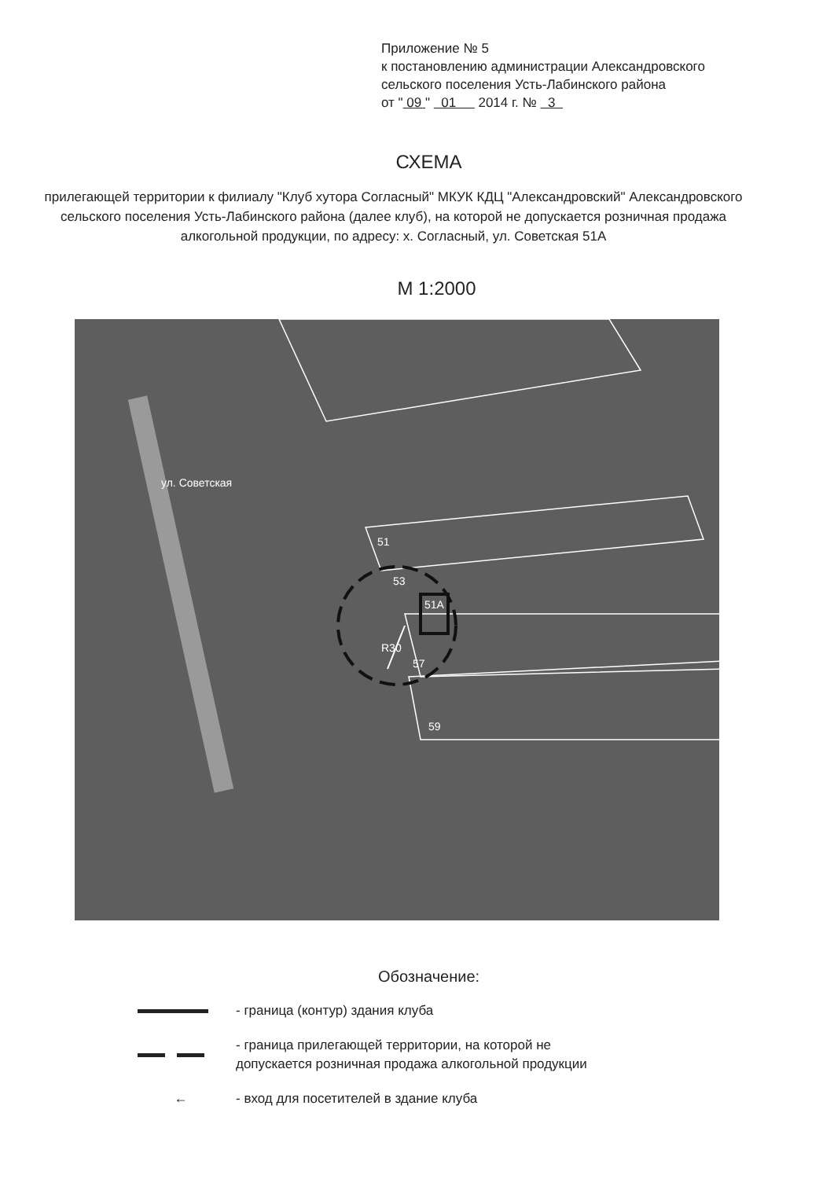Приложение № 5
к постановлению администрации Александровского
сельского поселения Усть-Лабинского района
от " 09 " 01 2014 г. № 3
СХЕМА
прилегающей территории к филиалу "Клуб хутора Согласный" МКУК КДЦ "Александровский" Александровского сельского поселения Усть-Лабинского района (далее клуб), на которой не допускается розничная продажа алкогольной продукции, по адресу: х. Согласный, ул. Советская 51А
М 1:2000
ул. Советская
51
53
51А
R30
57
59
Обозначение:
- граница (контур) здания клуба
- граница прилегающей территории, на которой не
допускается розничная продажа алкогольной продукции
←
- вход для посетителей в здание клуба